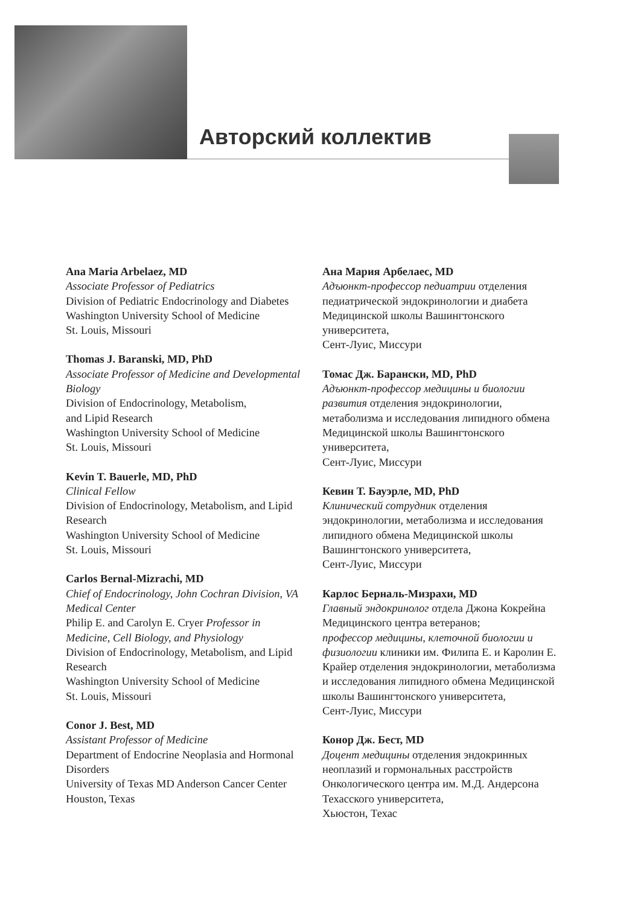Авторский коллектив
Ana Maria Arbelaez, MD
Associate Professor of Pediatrics
Division of Pediatric Endocrinology and Diabetes
Washington University School of Medicine
St. Louis, Missouri
Thomas J. Baranski, MD, PhD
Associate Professor of Medicine and Developmental Biology
Division of Endocrinology, Metabolism,
and Lipid Research
Washington University School of Medicine
St. Louis, Missouri
Kevin T. Bauerle, MD, PhD
Clinical Fellow
Division of Endocrinology, Metabolism, and Lipid Research
Washington University School of Medicine
St. Louis, Missouri
Carlos Bernal-Mizrachi, MD
Chief of Endocrinology, John Cochran Division, VA Medical Center
Philip E. and Carolyn E. Cryer Professor in Medicine, Cell Biology, and Physiology
Division of Endocrinology, Metabolism, and Lipid Research
Washington University School of Medicine
St. Louis, Missouri
Conor J. Best, MD
Assistant Professor of Medicine
Department of Endocrine Neoplasia and Hormonal Disorders
University of Texas MD Anderson Cancer Center
Houston, Texas
Ана Мария Арбелаес, MD
Адъюнкт-профессор педиатрии отделения педиатрической эндокринологии и диабета Медицинской школы Вашингтонского университета,
Сент-Луис, Миссури
Томас Дж. Барански, MD, PhD
Адъюнкт-профессор медицины и биологии развития отделения эндокринологии, метаболизма и исследования липидного обмена Медицинской школы Вашингтонского университета,
Сент-Луис, Миссури
Кевин Т. Бауэрле, MD, PhD
Клинический сотрудник отделения эндокринологии, метаболизма и исследования липидного обмена Медицинской школы Вашингтонского университета,
Сент-Луис, Миссури
Карлос Берналь-Мизрахи, MD
Главный эндокринолог отдела Джона Кокрейна Медицинского центра ветеранов;
профессор медицины, клеточной биологии и физиологии клиники им. Филипа Е. и Каролин Е. Крайер отделения эндокринологии, метаболизма и исследования липидного обмена Медицинской школы Вашингтонского университета,
Сент-Луис, Миссури
Конор Дж. Бест, MD
Доцент медицины отделения эндокринных неоплазий и гормональных расстройств Онкологического центра им. М.Д. Андерсона Техасского университета,
Хьюстон, Техас